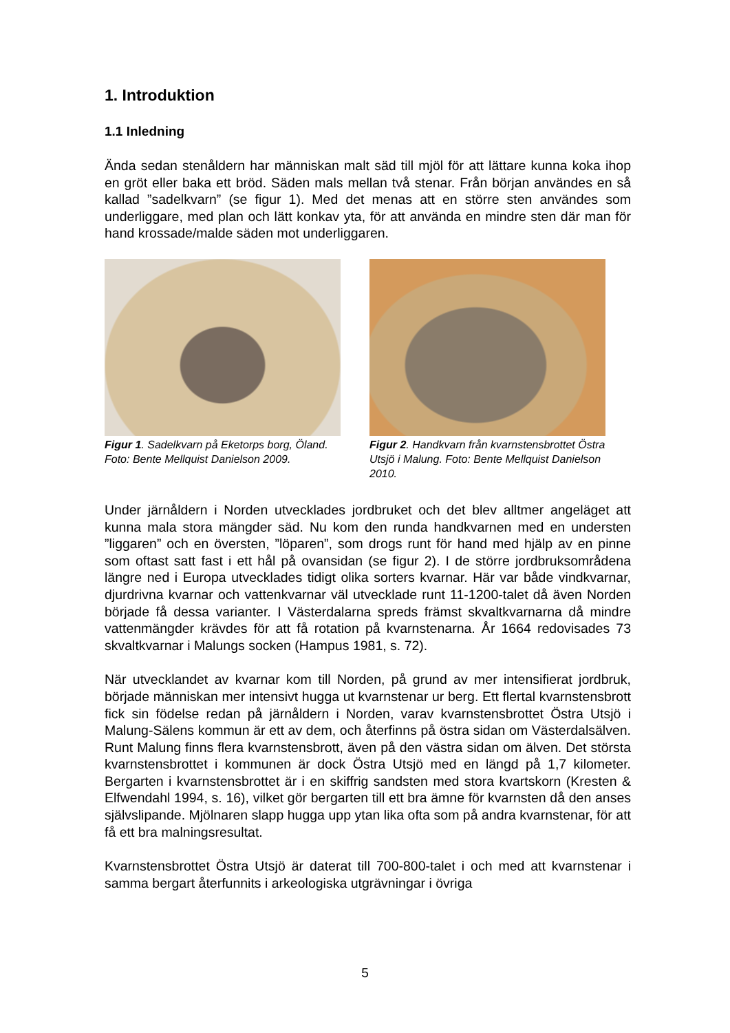1. Introduktion
1.1 Inledning
Ända sedan stenåldern har människan malt säd till mjöl för att lättare kunna koka ihop en gröt eller baka ett bröd. Säden mals mellan två stenar. Från början användes en så kallad ”sadelkvarn” (se figur 1). Med det menas att en större sten användes som underliggare, med plan och lätt konkav yta, för att använda en mindre sten där man för hand krossade/malde säden mot underliggaren.
Figur 1. Sadelkvarn på Eketorps borg, Öland. Foto: Bente Mellquist Danielson 2009.
Figur 2. Handkvarn från kvarnstensbrottet Östra Utsjö i Malung. Foto: Bente Mellquist Danielson 2010.
Under järnåldern i Norden utvecklades jordbruket och det blev alltmer angeläget att kunna mala stora mängder säd. Nu kom den runda handkvarnen med en understen ”liggaren” och en översten, ”löparen”, som drogs runt för hand med hjälp av en pinne som oftast satt fast i ett hål på ovansidan (se figur 2). I de större jordbruksområdena längre ned i Europa utvecklades tidigt olika sorters kvarnar. Här var både vindkvarnar, djurdrivna kvarnar och vattenkvarnar väl utvecklade runt 11-1200-talet då även Norden började få dessa varianter. I Västerdalarna spreds främst skvaltkvarnarna då mindre vattenmängder krävdes för att få rotation på kvarnstenarna. År 1664 redovisades 73 skvaltkvarnar i Malungs socken (Hampus 1981, s. 72).
När utvecklandet av kvarnar kom till Norden, på grund av mer intensifierat jordbruk, började människan mer intensivt hugga ut kvarnstenar ur berg. Ett flertal kvarnstensbrott fick sin födelse redan på järnåldern i Norden, varav kvarnstensbrottet Östra Utsjö i Malung-Sälens kommun är ett av dem, och återfinns på östra sidan om Västerdalsälven. Runt Malung finns flera kvarnstensbrott, även på den västra sidan om älven. Det största kvarnstensbrottet i kommunen är dock Östra Utsjö med en längd på 1,7 kilometer. Bergarten i kvarnstensbrottet är i en skiffrig sandsten med stora kvartskorn (Kresten & Elfwendahl 1994, s. 16), vilket gör bergarten till ett bra ämne för kvarnsten då den anses självslipande. Mjölnaren slapp hugga upp ytan lika ofta som på andra kvarnstenar, för att få ett bra malningsresultat.
Kvarnstensbrottet Östra Utsjö är daterat till 700-800-talet i och med att kvarnstenar i samma bergart återfunnits i arkeologiska utgrävningar i övriga
5